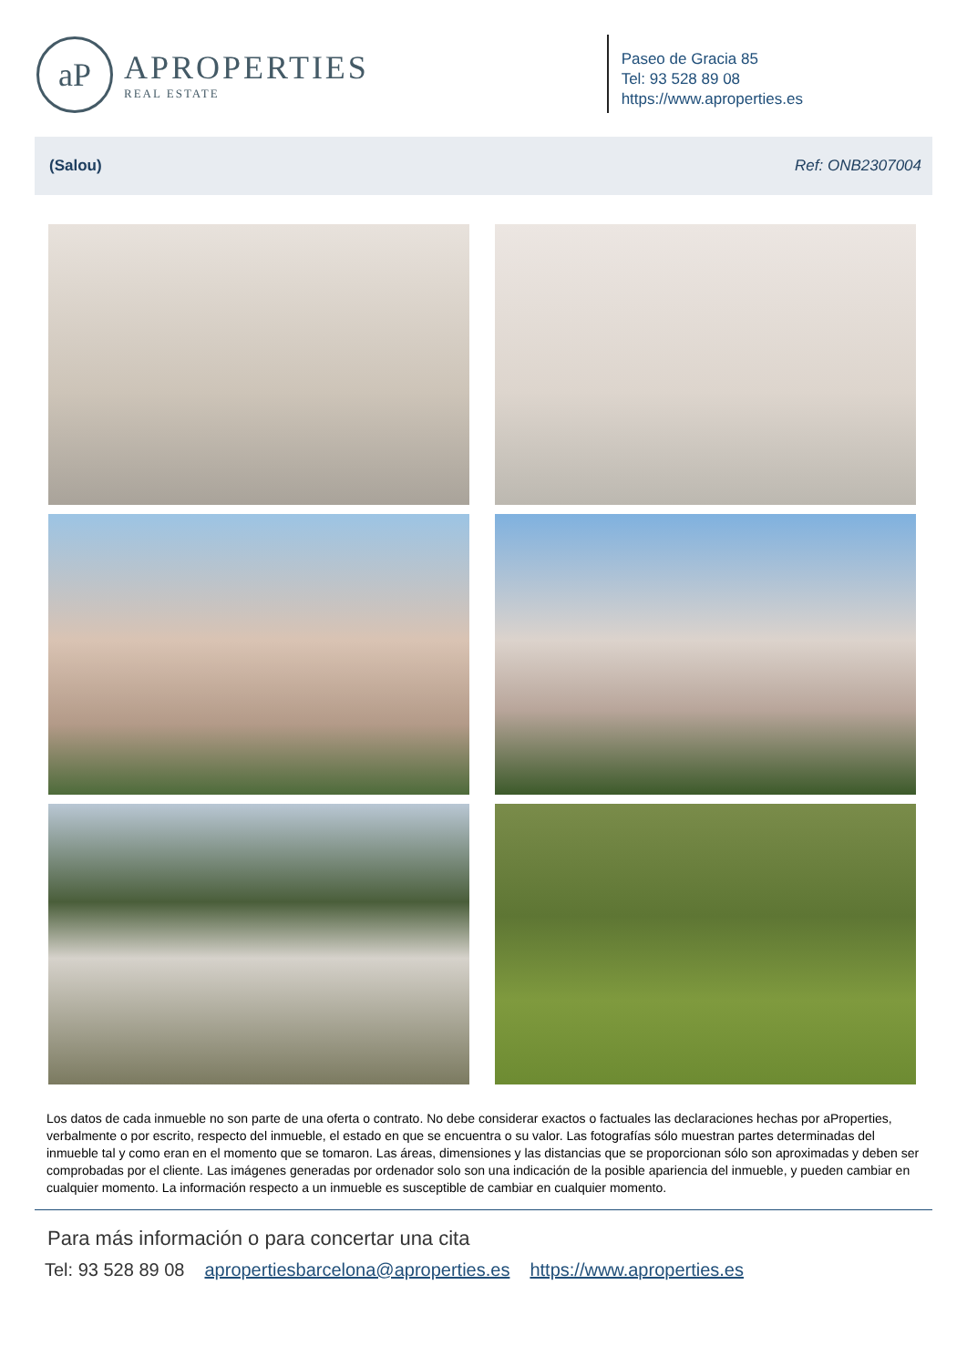aP
APROPERTIES
REAL ESTATE
Paseo de Gracia 85
Tel: 93 528 89 08
https://www.aproperties.es
(Salou) Ref: ONB2307004
Los datos de cada inmueble no son parte de una oferta o contrato. No debe considerar exactos o factuales las declaraciones hechas por aProperties, verbalmente o por escrito, respecto del inmueble, el estado en que se encuentra o su valor. Las fotografías sólo muestran partes determinadas del inmueble tal y como eran en el momento que se tomaron. Las áreas, dimensiones y las distancias que se proporcionan sólo son aproximadas y deben ser comprobadas por el cliente. Las imágenes generadas por ordenador solo son una indicación de la posible apariencia del inmueble, y pueden cambiar en cualquier momento. La información respecto a un inmueble es susceptible de cambiar en cualquier momento.
Para más información o para concertar una cita
Tel: 93 528 89 08 apropertiesbarcelona@aproperties.es https://www.aproperties.es